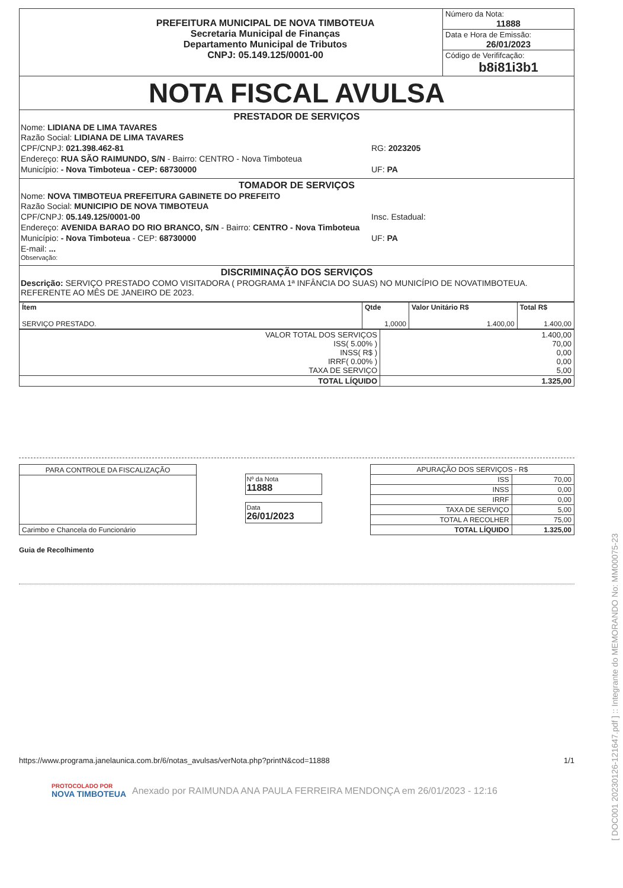| PREFEITURA MUNICIPAL DE NOVA TIMBOTEUA Secretaria Municipal de Finanças Departamento Municipal de Tributos CNPJ: 05.149.125/0001-00 | Número da Nota: 11888 |
| | Data e Hora de Emissão: 26/01/2023 |
| | Código de Verififcação: b8i81i3b1 |
| NOTA FISCAL AVULSA | |
PRESTADOR DE SERVIÇOS
Nome: LIDIANA DE LIMA TAVARES
Razão Social: LIDIANA DE LIMA TAVARES
CPF/CNPJ: 021.398.462-81 RG: 2023205
Endereço: RUA SÃO RAIMUNDO, S/N - Bairro: CENTRO - Nova Timboteua
Município: - Nova Timboteua - CEP: 68730000
UF: PA
TOMADOR DE SERVIÇOS
Nome: NOVA TIMBOTEUA PREFEITURA GABINETE DO PREFEITO
Razão Social: MUNICIPIO DE NOVA TIMBOTEUA
CPF/CNPJ: 05.149.125/0001-00 Insc. Estadual:
Endereço: AVENIDA BARAO DO RIO BRANCO, S/N - Bairro: CENTRO - Nova Timboteua
Município: - Nova Timboteua - CEP: 68730000
UF: PA
E-mail: ...
Observação:
DISCRIMINAÇÃO DOS SERVIÇOS
Descrição: SERVIÇO PRESTADO COMO VISITADORA ( PROGRAMA 1ª INFÂNCIA DO SUAS) NO MUNICÍPIO DE NOVATIMBOTEUA. REFERENTE AO MÊS DE JANEIRO DE 2023.
| Ítem SERVIÇO PRESTADO. | Qtde 1,0000 | Valor Unitário R$ 1.400,00 | Total R$ 1.400,00 |
| --- | --- | --- | --- |
| VALOR TOTAL DOS SERVIÇOS ISS( 5.00% ) INSS( R$ ) IRRF( 0.00% ) TAXA DE SERVIÇO | 1.400,00 70,00 0,00 0,00 5,00 |
| TOTAL LÍQUIDO | 1.325,00 |
| PARA CONTROLE DA FISCALIZAÇÃO |
| Carimbo e Chancela do Funcionário |
Nº da Nota
11888
Data
26/01/2023
| APURAÇÃO DOS SERVIÇOS - R$ | |
| ISS | 70,00 |
| INSS | 0,00 |
| IRRF | 0,00 |
| TAXA DE SERVIÇO | 5,00 |
| TOTAL A RECOLHER | 75,00 |
| TOTAL LÍQUIDO | 1.325,00 |
Guia de Recolhimento
https://www.programa.janelaunica.com.br/6/notas_avulsas/verNota.php?printN&cod=11888 1/1
PROTOCOLADO POR
NOVA TIMBOTEUA
Anexado por RAIMUNDA ANA PAULA FERREIRA MENDONÇA em 26/01/2023 - 12:16
[ DOC001 20230126-121647.pdf ] :: Integrante do MEMORANDO No: MM00075-23